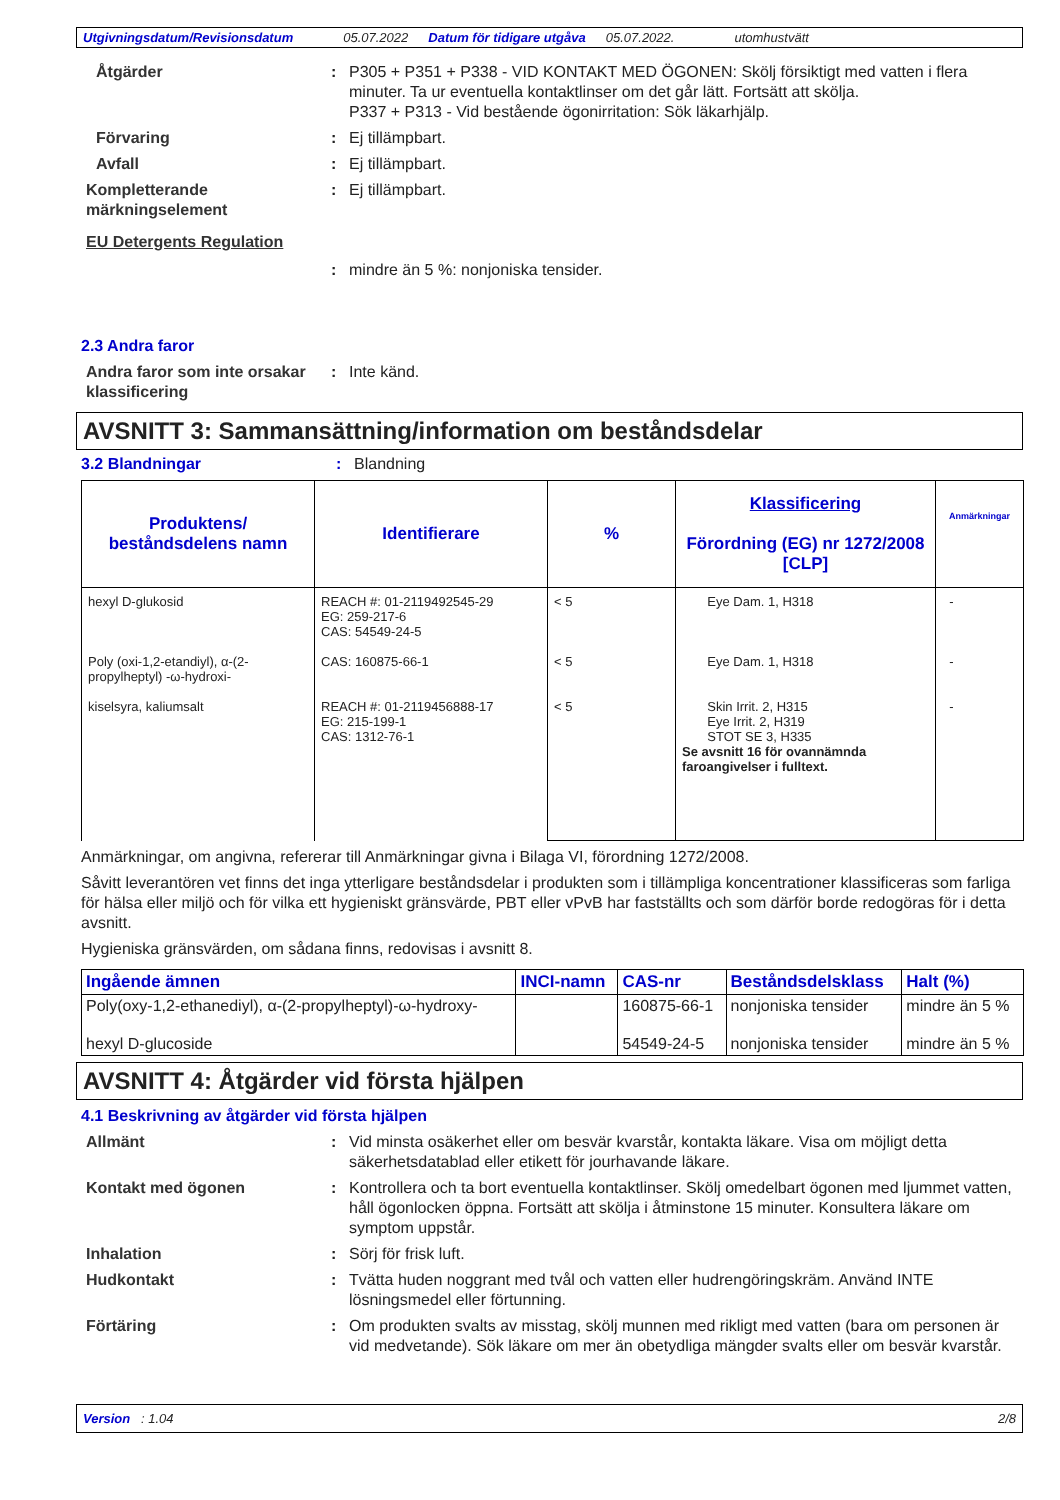Utgivningsdatum/Revisionsdatum 05.07.2022 Datum för tidigare utgåva 05.07.2022. utomhustvätt
Åtgärder : P305 + P351 + P338 - VID KONTAKT MED ÖGONEN: Skölj försiktigt med vatten i flera minuter. Ta ur eventuella kontaktlinser om det går lätt. Fortsätt att skölja.
P337 + P313 - Vid bestående ögonirritation: Sök läkarhjälp.
Förvaring : Ej tillämpbart.
Avfall : Ej tillämpbart.
Kompletterande märkningselement
: Ej tillämpbart.
EU Detergents Regulation
: mindre än 5 %: nonjoniska tensider.
2.3 Andra faror
Andra faror som inte orsakar klassificering
: Inte känd.
AVSNITT 3: Sammansättning/information om beståndsdelar
3.2 Blandningar : Blandning
| Produktens/ beståndsdelens namn | Identifierare | % | Klassificering Förordning (EG) nr 1272/2008 [CLP] | Anmärkningar |
| --- | --- | --- | --- | --- |
| hexyl D-glukosid Poly (oxi-1,2-etandiyl), α-(2-propylheptyl) -ω-hydroxi- kiselsyra, kaliumsalt | REACH #: 01-2119492545-29 EG: 259-217-6 CAS: 54549-24-5 CAS: 160875-66-1 REACH #: 01-2119456888-17 EG: 215-199-1 CAS: 1312-76-1 | < 5 < 5 < 5 | Eye Dam. 1, H318 Eye Dam. 1, H318 Skin Irrit. 2, H315 Eye Irrit. 2, H319 STOT SE 3, H335 Se avsnitt 16 för ovannämnda faroangivelser i fulltext. | - - - |
Anmärkningar, om angivna, refererar till Anmärkningar givna i Bilaga VI, förordning 1272/2008.
Såvitt leverantören vet finns det inga ytterligare beståndsdelar i produkten som i tillämpliga koncentrationer klassificeras som farliga för hälsa eller miljö och för vilka ett hygieniskt gränsvärde, PBT eller vPvB har fastställts och som därför borde redogöras för i detta avsnitt.
Hygieniska gränsvärden, om sådana finns, redovisas i avsnitt 8.
| Ingående ämnen | INCI-namn | CAS-nr | Beståndsdelsklass | Halt (%) |
| --- | --- | --- | --- | --- |
| Poly(oxy-1,2-ethanediyl), α-(2-propylheptyl)-ω-hydroxy- | | 160875-66-1 | nonjoniska tensider | mindre än 5 % |
| hexyl D-glucoside | | 54549-24-5 | nonjoniska tensider | mindre än 5 % |
AVSNITT 4: Åtgärder vid första hjälpen
4.1 Beskrivning av åtgärder vid första hjälpen
Allmänt : Vid minsta osäkerhet eller om besvär kvarstår, kontakta läkare. Visa om möjligt detta säkerhetsdatablad eller etikett för jourhavande läkare.
Kontakt med ögonen : Kontrollera och ta bort eventuella kontaktlinser. Skölj omedelbart ögonen med ljummet vatten, håll ögonlocken öppna. Fortsätt att skölja i åtminstone 15 minuter. Konsultera läkare om symptom uppstår.
Inhalation : Sörj för frisk luft.
Hudkontakt : Tvätta huden noggrant med tvål och vatten eller hudrengöringskräm. Använd INTE lösningsmedel eller förtunning.
Förtäring : Om produkten svalts av misstag, skölj munnen med rikligt med vatten (bara om personen är vid medvetande). Sök läkare om mer än obetydliga mängder svalts eller om besvär kvarstår.
Version : 1.04 2/8